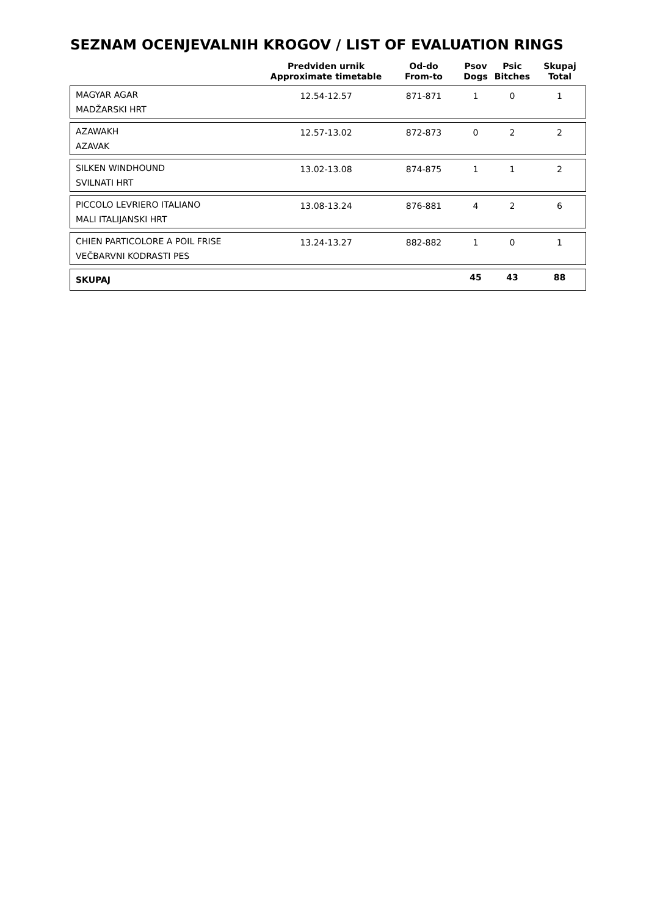SEZNAM OCENJEVALNIH KROGOV / LIST OF EVALUATION RINGS
| | Predviden urnik Approximate timetable | Od-do From-to | Psov Dogs | Psic Bitches | Skupaj Total |
| --- | --- | --- | --- | --- | --- |
| MAGYAR AGAR MADŽARSKI HRT | 12.54-12.57 | 871-871 | 1 | 0 | 1 |
| AZAWAKH AZAVAK | 12.57-13.02 | 872-873 | 0 | 2 | 2 |
| SILKEN WINDHOUND SVILNATI HRT | 13.02-13.08 | 874-875 | 1 | 1 | 2 |
| PICCOLO LEVRIERO ITALIANO MALI ITALIJANSKI HRT | 13.08-13.24 | 876-881 | 4 | 2 | 6 |
| CHIEN PARTICOLORE A POIL FRISE VEČBARVNI KODRASTI PES | 13.24-13.27 | 882-882 | 1 | 0 | 1 |
| SKUPAJ | | | 45 | 43 | 88 |